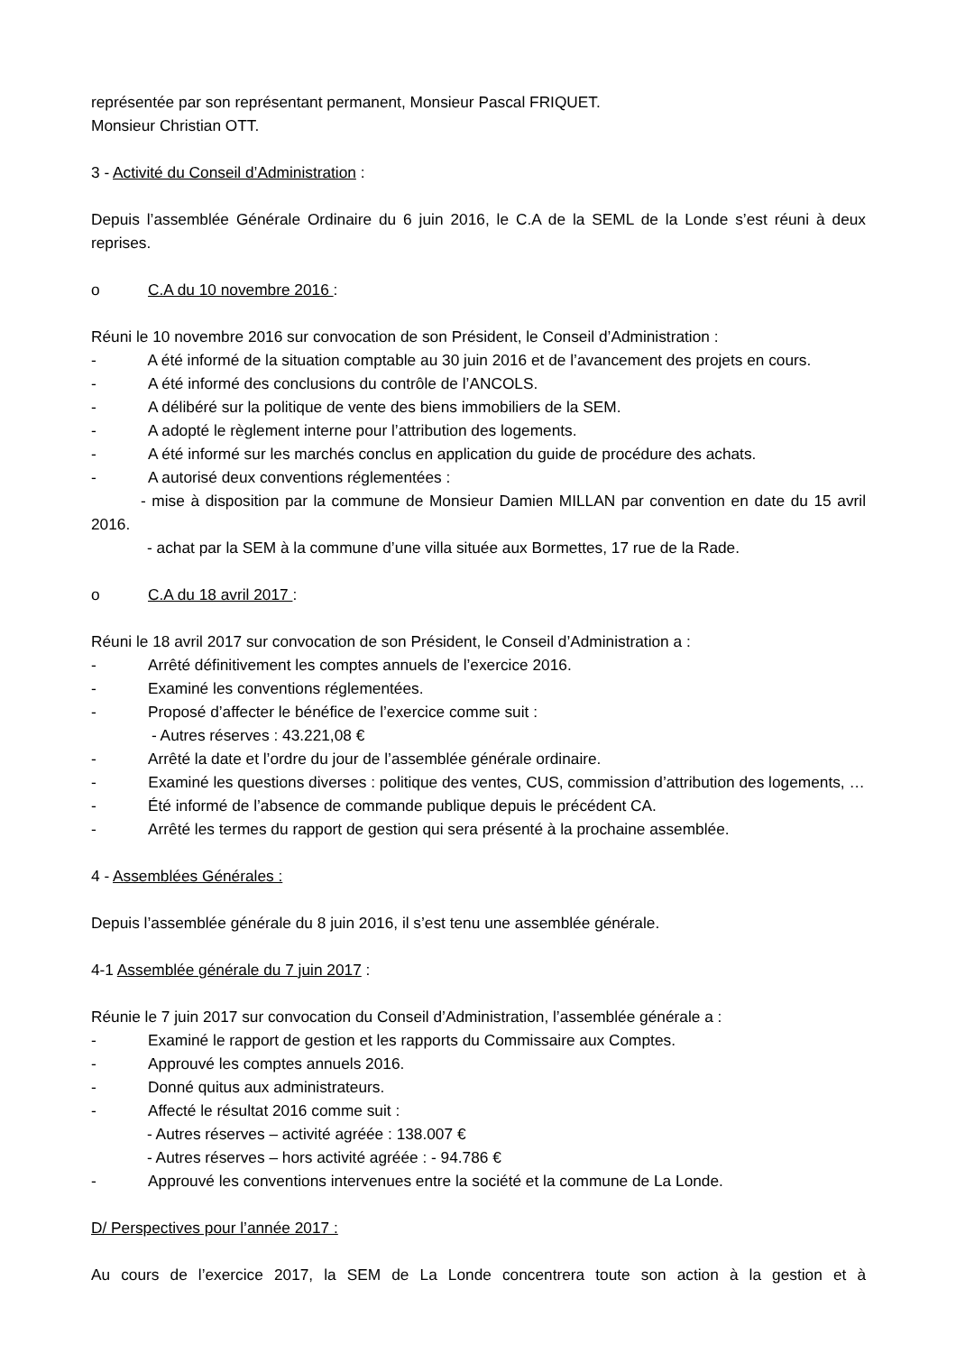représentée par son représentant permanent, Monsieur Pascal FRIQUET.
Monsieur Christian OTT.
3 - Activité du Conseil d’Administration :
Depuis l’assemblée Générale Ordinaire du 6 juin 2016, le C.A de la SEML de la Londe s’est réuni à deux reprises.
o C.A du 10 novembre 2016 :
Réuni le 10 novembre 2016 sur convocation de son Président, le Conseil d’Administration :
- A été informé de la situation comptable au 30 juin 2016 et de l’avancement des projets en cours.
- A été informé des conclusions du contrôle de l’ANCOLS.
- A délibéré sur la politique de vente des biens immobiliers de la SEM.
- A adopté le règlement interne pour l’attribution des logements.
- A été informé sur les marchés conclus en application du guide de procédure des achats.
- A autorisé deux conventions réglementées :
- mise à disposition par la commune de Monsieur Damien MILLAN par convention en date du 15 avril 2016.
- achat par la SEM à la commune d’une villa située aux Bormettes, 17 rue de la Rade.
o C.A du 18 avril 2017 :
Réuni le 18 avril 2017 sur convocation de son Président, le Conseil d’Administration a :
- Arrêté définitivement les comptes annuels de l’exercice 2016.
- Examiné les conventions réglementées.
- Proposé d’affecter le bénéfice de l’exercice comme suit :
- Autres réserves : 43.221,08 €
- Arrêté la date et l’ordre du jour de l’assemblée générale ordinaire.
- Examiné les questions diverses : politique des ventes, CUS, commission d’attribution des logements, …
- Été informé de l’absence de commande publique depuis le précédent CA.
- Arrêté les termes du rapport de gestion qui sera présenté à la prochaine assemblée.
4 - Assemblées Générales :
Depuis l’assemblée générale du 8 juin 2016, il s’est tenu une assemblée générale.
4-1 Assemblée générale du 7 juin 2017 :
Réunie le 7 juin 2017 sur convocation du Conseil d’Administration, l’assemblée générale a :
- Examiné le rapport de gestion et les rapports du Commissaire aux Comptes.
- Approuvé les comptes annuels 2016.
- Donné quitus aux administrateurs.
- Affecté le résultat 2016 comme suit :
- Autres réserves – activité agréée : 138.007 €
- Autres réserves – hors activité agréée : - 94.786 €
- Approuvé les conventions intervenues entre la société et la commune de La Londe.
D/ Perspectives pour l’année 2017 :
Au cours de l’exercice 2017, la SEM de La Londe concentrera toute son action à la gestion et à